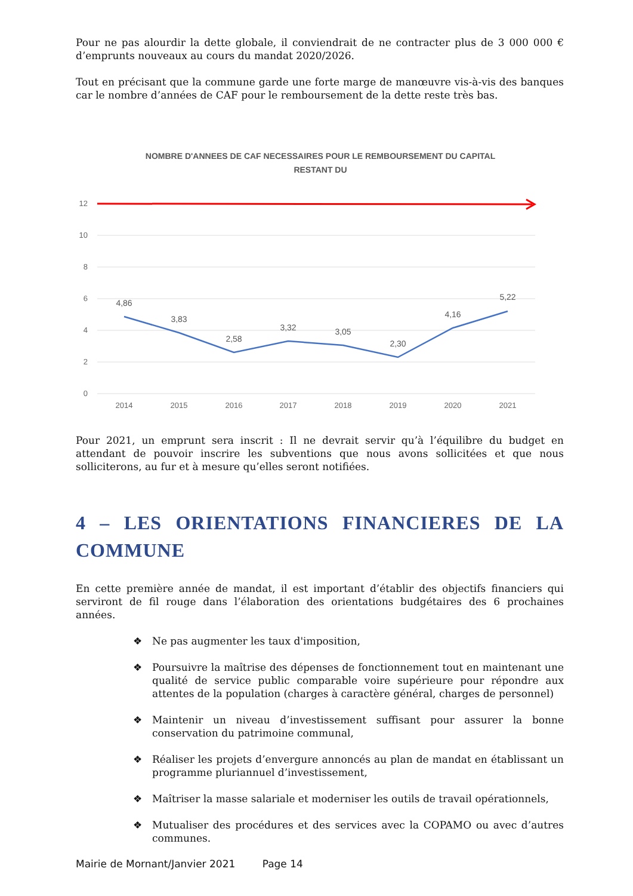Pour ne pas alourdir la dette globale, il conviendrait de ne contracter plus de 3 000 000 € d’emprunts nouveaux au cours du mandat 2020/2026.
Tout en précisant que la commune garde une forte marge de manœuvre vis-à-vis des banques car le nombre d’années de CAF pour le remboursement de la dette reste très bas.
NOMBRE D'ANNEES DE CAF NECESSAIRES POUR LE REMBOURSEMENT DU CAPITAL
RESTANT DU
12
10
8
6
4
2
0
4,86
3,83
2,58
3,32
3,05
2,30
4,16
5,22
2014
2015
2016
2017
2018
2019
2020
2021
Pour 2021, un emprunt sera inscrit : Il ne devrait servir qu’à l’équilibre du budget en attendant de pouvoir inscrire les subventions que nous avons sollicitées et que nous solliciterons, au fur et à mesure qu’elles seront notifiées.
4 – LES ORIENTATIONS FINANCIERES DE LA COMMUNE
En cette première année de mandat, il est important d’établir des objectifs financiers qui serviront de fil rouge dans l’élaboration des orientations budgétaires des 6 prochaines années.
❖ Ne pas augmenter les taux d'imposition,
❖ Poursuivre la maîtrise des dépenses de fonctionnement tout en maintenant une qualité de service public comparable voire supérieure pour répondre aux attentes de la population (charges à caractère général, charges de personnel)
❖ Maintenir un niveau d’investissement suffisant pour assurer la bonne conservation du patrimoine communal,
❖ Réaliser les projets d’envergure annoncés au plan de mandat en établissant un programme pluriannuel d’investissement,
❖ Maîtriser la masse salariale et moderniser les outils de travail opérationnels,
❖ Mutualiser des procédures et des services avec la COPAMO ou avec d’autres communes.
Mairie de Mornant/Janvier 2021 Page 14